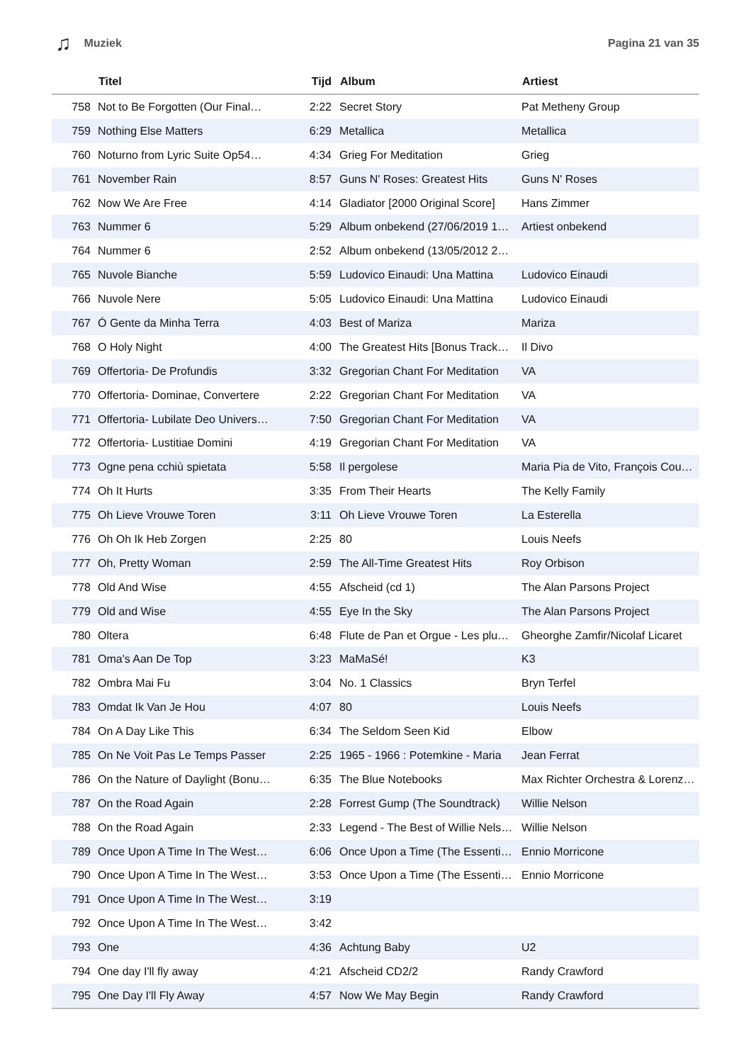♫ Muziek Pagina 21 van 35
| | Titel | Tijd | Album | Artiest |
| --- | --- | --- | --- | --- |
| 758 | Not to Be Forgotten (Our Final… | 2:22 | Secret Story | Pat Metheny Group |
| 759 | Nothing Else Matters | 6:29 | Metallica | Metallica |
| 760 | Noturno from Lyric Suite Op54… | 4:34 | Grieg For Meditation | Grieg |
| 761 | November Rain | 8:57 | Guns N' Roses: Greatest Hits | Guns N' Roses |
| 762 | Now We Are Free | 4:14 | Gladiator [2000 Original Score] | Hans Zimmer |
| 763 | Nummer 6 | 5:29 | Album onbekend (27/06/2019 1… | Artiest onbekend |
| 764 | Nummer 6 | 2:52 | Album onbekend (13/05/2012 2… | |
| 765 | Nuvole Bianche | 5:59 | Ludovico Einaudi: Una Mattina | Ludovico Einaudi |
| 766 | Nuvole Nere | 5:05 | Ludovico Einaudi: Una Mattina | Ludovico Einaudi |
| 767 | Ó Gente da Minha Terra | 4:03 | Best of Mariza | Mariza |
| 768 | O Holy Night | 4:00 | The Greatest Hits [Bonus Track… | Il Divo |
| 769 | Offertoria- De Profundis | 3:32 | Gregorian Chant For Meditation | VA |
| 770 | Offertoria- Dominae, Convertere | 2:22 | Gregorian Chant For Meditation | VA |
| 771 | Offertoria- Lubilate Deo Univers… | 7:50 | Gregorian Chant For Meditation | VA |
| 772 | Offertoria- Lustitiae Domini | 4:19 | Gregorian Chant For Meditation | VA |
| 773 | Ogne pena cchiù spietata | 5:58 | Il pergolese | Maria Pia de Vito, François Cou… |
| 774 | Oh It Hurts | 3:35 | From Their Hearts | The Kelly Family |
| 775 | Oh Lieve Vrouwe Toren | 3:11 | Oh Lieve Vrouwe Toren | La Esterella |
| 776 | Oh Oh Ik Heb Zorgen | 2:25 | 80 | Louis Neefs |
| 777 | Oh, Pretty Woman | 2:59 | The All-Time Greatest Hits | Roy Orbison |
| 778 | Old And Wise | 4:55 | Afscheid (cd 1) | The Alan Parsons Project |
| 779 | Old and Wise | 4:55 | Eye In the Sky | The Alan Parsons Project |
| 780 | Oltera | 6:48 | Flute de Pan et Orgue - Les plu… | Gheorghe Zamfir/Nicolaf Licaret |
| 781 | Oma's Aan De Top | 3:23 | MaMaSé! | K3 |
| 782 | Ombra Mai Fu | 3:04 | No. 1 Classics | Bryn Terfel |
| 783 | Omdat Ik Van Je Hou | 4:07 | 80 | Louis Neefs |
| 784 | On A Day Like This | 6:34 | The Seldom Seen Kid | Elbow |
| 785 | On Ne Voit Pas Le Temps Passer | 2:25 | 1965 - 1966 : Potemkine - Maria | Jean Ferrat |
| 786 | On the Nature of Daylight (Bonu… | 6:35 | The Blue Notebooks | Max Richter Orchestra & Lorenz… |
| 787 | On the Road Again | 2:28 | Forrest Gump (The Soundtrack) | Willie Nelson |
| 788 | On the Road Again | 2:33 | Legend - The Best of Willie Nels… | Willie Nelson |
| 789 | Once Upon A Time In The West… | 6:06 | Once Upon a Time (The Essenti… | Ennio Morricone |
| 790 | Once Upon A Time In The West… | 3:53 | Once Upon a Time (The Essenti… | Ennio Morricone |
| 791 | Once Upon A Time In The West… | 3:19 | | |
| 792 | Once Upon A Time In The West… | 3:42 | | |
| 793 | One | 4:36 | Achtung Baby | U2 |
| 794 | One day I'll fly away | 4:21 | Afscheid CD2/2 | Randy Crawford |
| 795 | One Day I'll Fly Away | 4:57 | Now We May Begin | Randy Crawford |